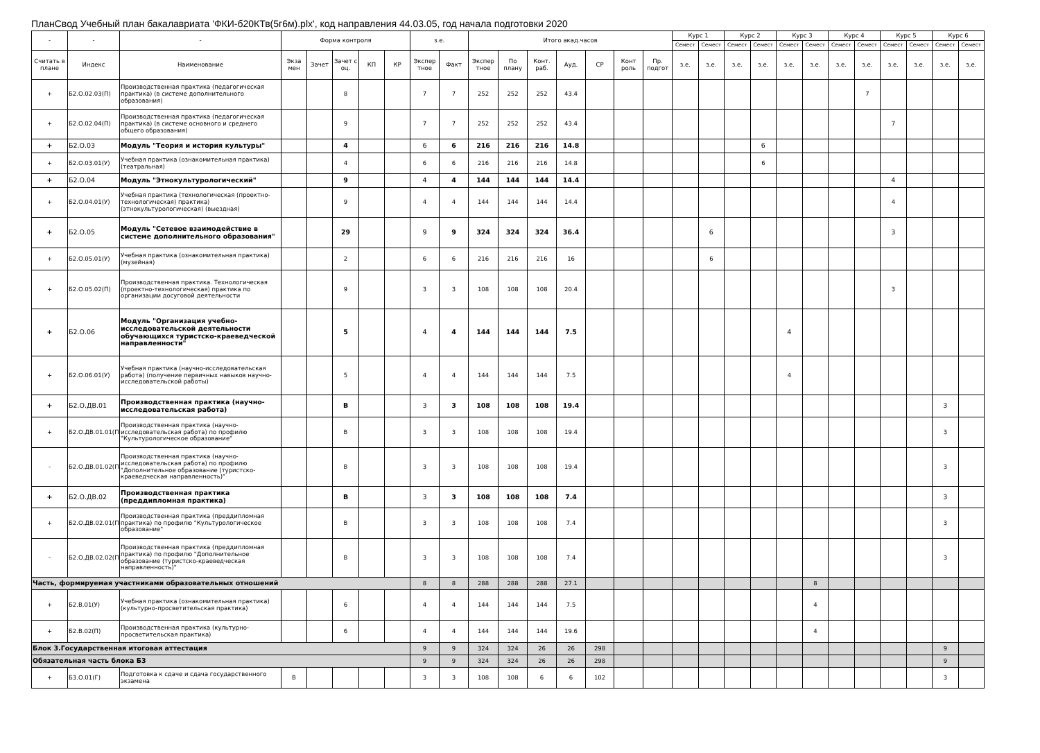ПланСвод Учебный план бакалавриата 'ФКИ-б20КТв(5г6м).plx', код направления 44.03.05, год начала подготовки 2020
| - | - | - | Форма контроля | | | | | з.е. | | Итого акад.часов | | | | | | | Курс 1 | | Курс 2 | | Курс 3 | | Курс 4 | | Курс 5 | | Курс 6 | |
| --- | --- | --- | --- | --- | --- | --- | --- | --- | --- | --- | --- | --- | --- | --- | --- | --- | --- | --- | --- | --- | --- | --- | --- | --- | --- | --- | --- | --- |
| | | | | | | | | | | | | | | | | | Семест | Семест | Семест | Семест | Семест | Семест | Семест | Семест | Семест | Семест | Семест | Семест |
| Считать в плане | Индекс | Наименование | Экза мен | Зачет | Зачет с оц. | КП | КР | Экспер тное | Факт | Экспер тное | По плану | Конт. раб. | Ауд. | СР | Конт роль | Пр. подгот | з.е. | з.е. | з.е. | з.е. | з.е. | з.е. | з.е. | з.е. | з.е. | з.е. | з.е. | з.е. |
| + | Б2.О.02.03(П) | Производственная практика (педагогическая практика) (в системе дополнительного образования) | | | 8 | | | 7 | 7 | 252 | 252 | 252 | 43.4 | | | | | | | | | | | 7 | | | | |
| + | Б2.О.02.04(П) | Производственная практика (педагогическая практика) (в системе основного и среднего общего образования) | | | 9 | | | 7 | 7 | 252 | 252 | 252 | 43.4 | | | | | | | | | | | | 7 | | | |
| + | Б2.О.03 | Модуль "Теория и история культуры" | | | 4 | | | 6 | 6 | 216 | 216 | 216 | 14.8 | | | | | | | 6 | | | | | | | | |
| + | Б2.О.03.01(У) | Учебная практика (ознакомительная практика) (театральная) | | | 4 | | | 6 | 6 | 216 | 216 | 216 | 14.8 | | | | | | | 6 | | | | | | | | |
| + | Б2.О.04 | Модуль "Этнокультурологический" | | | 9 | | | 4 | 4 | 144 | 144 | 144 | 14.4 | | | | | | | | | | | | 4 | | | |
| + | Б2.О.04.01(У) | Учебная практика (технологическая (проектно-технологическая) практика) (этнокультурологическая) (выездная) | | | 9 | | | 4 | 4 | 144 | 144 | 144 | 14.4 | | | | | | | | | | | | 4 | | | |
| + | Б2.О.05 | Модуль "Сетевое взаимодействие в системе дополнительного образования" | | | 29 | | | 9 | 9 | 324 | 324 | 324 | 36.4 | | | | | 6 | | | | | | | 3 | | | |
| + | Б2.О.05.01(У) | Учебная практика (ознакомительная практика) (музейная) | | | 2 | | | 6 | 6 | 216 | 216 | 216 | 16 | | | | | 6 | | | | | | | | | | |
| + | Б2.О.05.02(П) | Производственная практика. Технологическая (проектно-технологическая) практика по организации досуговой деятельности | | | 9 | | | 3 | 3 | 108 | 108 | 108 | 20.4 | | | | | | | | | | | | 3 | | | |
| + | Б2.О.06 | Модуль "Организация учебно-исследовательской деятельности обучающихся туристско-краеведческой направленности" | | | 5 | | | 4 | 4 | 144 | 144 | 144 | 7.5 | | | | | | | | 4 | | | | | | | |
| + | Б2.О.06.01(У) | Учебная практика (научно-исследовательская работа) (получение первичных навыков научно-исследовательской работы) | | | 5 | | | 4 | 4 | 144 | 144 | 144 | 7.5 | | | | | | | | 4 | | | | | | | |
| + | Б2.О.ДВ.01 | Производственная практика (научно-исследовательская работа) | | | В | | | 3 | 3 | 108 | 108 | 108 | 19.4 | | | | | | | | | | | | | | 3 | |
| + | Б2.О.ДВ.01.01(П) | Производственная практика (научно-исследовательская работа) по профилю "Культурологическое образование" | | | В | | | 3 | 3 | 108 | 108 | 108 | 19.4 | | | | | | | | | | | | | | 3 | |
| - | Б2.О.ДВ.01.02(П) | Производственная практика (научно-исследовательская работа) по профилю "Дополнительное образование (туристско-краеведческая направленность)" | | | В | | | 3 | 3 | 108 | 108 | 108 | 19.4 | | | | | | | | | | | | | | 3 | |
| + | Б2.О.ДВ.02 | Производственная практика (преддипломная практика) | | | В | | | 3 | 3 | 108 | 108 | 108 | 7.4 | | | | | | | | | | | | | | 3 | |
| + | Б2.О.ДВ.02.01(П) | Производственная практика (преддипломная практика) по профилю "Культурологическое образование" | | | В | | | 3 | 3 | 108 | 108 | 108 | 7.4 | | | | | | | | | | | | | | 3 | |
| - | Б2.О.ДВ.02.02(П) | Производственная практика (преддипломная практика) по профилю "Дополнительное образование (туристско-краеведческая направленность)" | | | В | | | 3 | 3 | 108 | 108 | 108 | 7.4 | | | | | | | | | | | | | | 3 | |
| Часть, формируемая участниками образовательных отношений | | | | | | | | 8 | 8 | 288 | 288 | 288 | 27.1 | | | | | | | | | 8 | | | | | | |
| + | Б2.В.01(У) | Учебная практика (ознакомительная практика) (культурно-просветительская практика) | | | 6 | | | 4 | 4 | 144 | 144 | 144 | 7.5 | | | | | | | | | 4 | | | | | | |
| + | Б2.В.02(П) | Производственная практика (культурно-просветительская практика) | | | 6 | | | 4 | 4 | 144 | 144 | 144 | 19.6 | | | | | | | | | 4 | | | | | | |
| Блок 3.Государственная итоговая аттестация | | | | | | | | 9 | 9 | 324 | 324 | 26 | 26 | 298 | | | | | | | | | | | | | 9 | |
| Обязательная часть блока Б3 | | | | | | | | 9 | 9 | 324 | 324 | 26 | 26 | 298 | | | | | | | | | | | | | 9 | |
| + | Б3.О.01(Г) | Подготовка к сдаче и сдача государственного экзамена | В | | | | | 3 | 3 | 108 | 108 | 6 | 6 | 102 | | | | | | | | | | | | | 3 | |